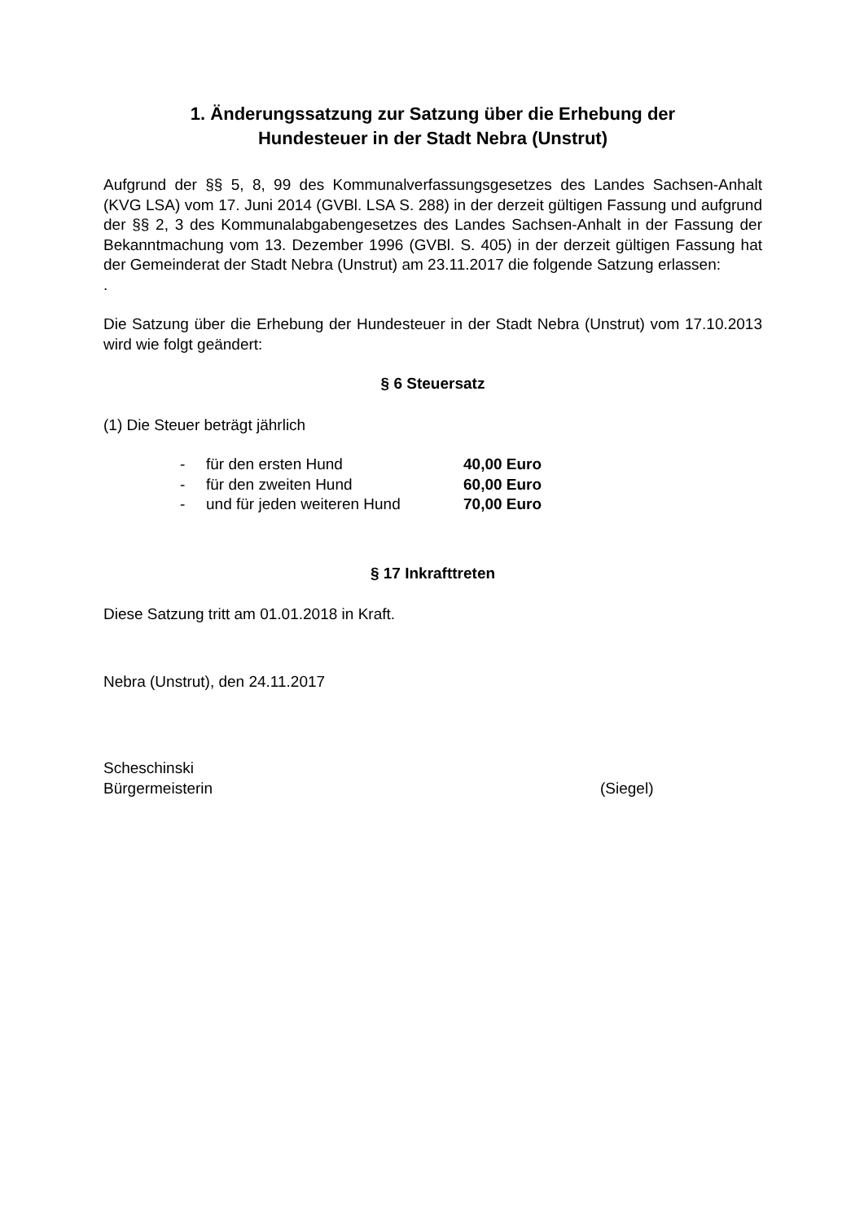1. Änderungssatzung zur Satzung über die Erhebung der
Hundesteuer in der Stadt Nebra (Unstrut)
Aufgrund der §§ 5, 8, 99 des Kommunalverfassungsgesetzes des Landes Sachsen-Anhalt (KVG LSA) vom 17. Juni 2014 (GVBl. LSA S. 288) in der derzeit gültigen Fassung und aufgrund der §§ 2, 3 des Kommunalabgabengesetzes des Landes Sachsen-Anhalt in der Fassung der Bekanntmachung vom 13. Dezember 1996 (GVBl. S. 405) in der derzeit gültigen Fassung hat der Gemeinderat der Stadt Nebra (Unstrut) am 23.11.2017 die folgende Satzung erlassen:
.
Die Satzung über die Erhebung der Hundesteuer in der Stadt Nebra (Unstrut) vom 17.10.2013 wird wie folgt geändert:
§ 6 Steuersatz
(1) Die Steuer beträgt jährlich
- für den ersten Hund 40,00 Euro
- für den zweiten Hund 60,00 Euro
- und für jeden weiteren Hund 70,00 Euro
§ 17 Inkrafttreten
Diese Satzung tritt am 01.01.2018 in Kraft.
Nebra (Unstrut), den 24.11.2017
Scheschinski
Bürgermeisterin (Siegel)